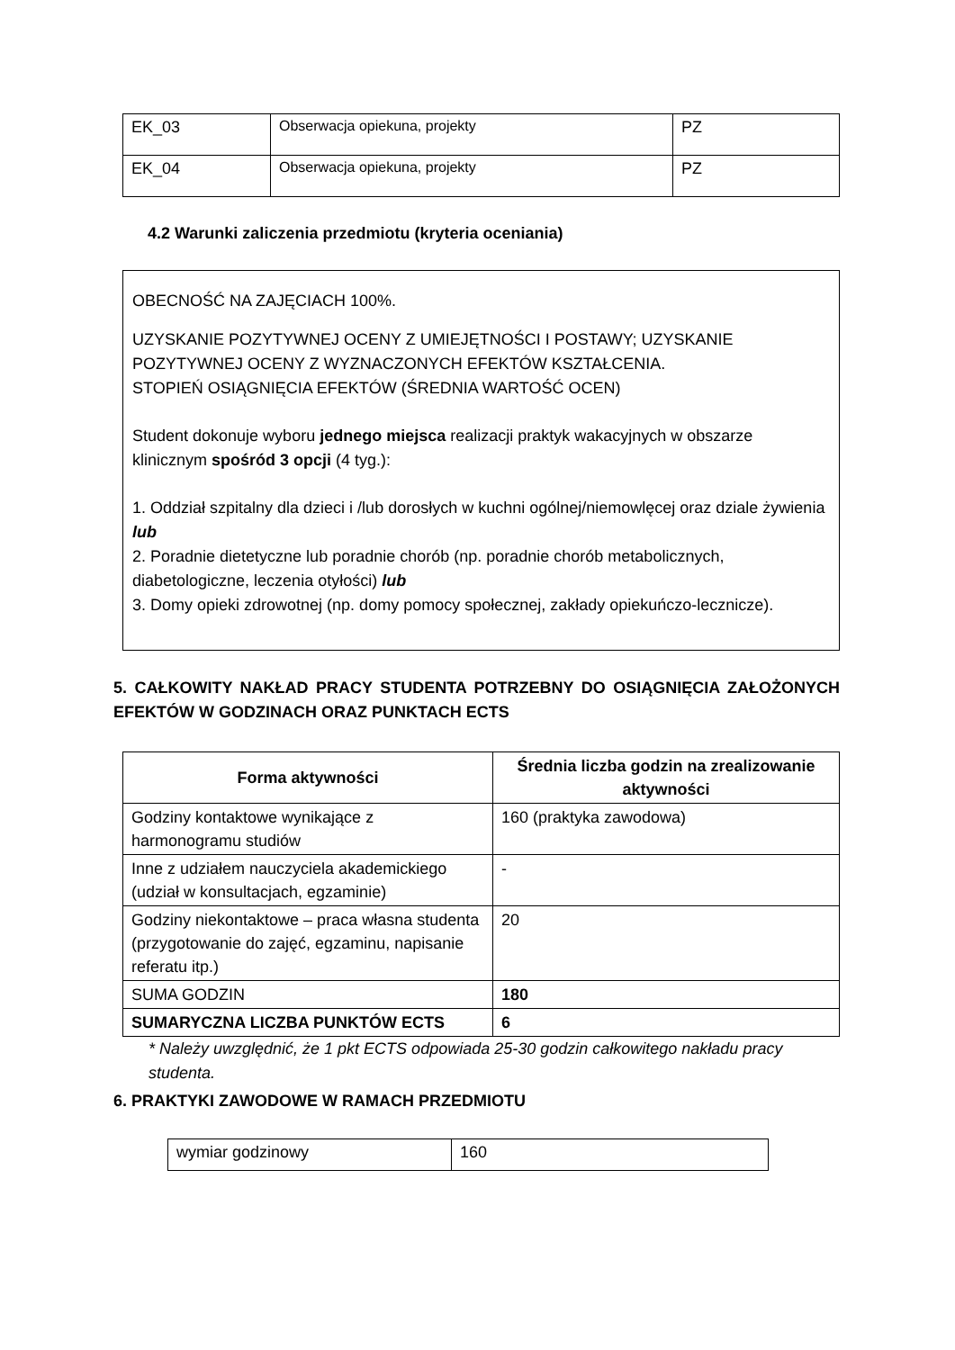| EK_03 | Obserwacja opiekuna, projekty | PZ |
| EK_04 | Obserwacja opiekuna, projekty | PZ |
4.2 Warunki zaliczenia przedmiotu (kryteria oceniania)
OBECNOŚĆ NA ZAJĘCIACH 100%.
UZYSKANIE POZYTYWNEJ OCENY Z UMIEJĘTNOŚCI I POSTAWY; UZYSKANIE POZYTYWNEJ OCENY Z WYZNACZONYCH EFEKTÓW KSZTAŁCENIA.
STOPIEŃ OSIĄGNIĘCIA EFEKTÓW (ŚREDNIA WARTOŚĆ OCEN)
Student dokonuje wyboru jednego miejsca realizacji praktyk wakacyjnych w obszarze klinicznym spośród 3 opcji (4 tyg.):
1. Oddział szpitalny dla dzieci i /lub dorosłych w kuchni ogólnej/niemowlęcej oraz dziale żywienia lub
2. Poradnie dietetyczne lub poradnie chorób (np. poradnie chorób metabolicznych, diabetologiczne, leczenia otyłości) lub
3. Domy opieki zdrowotnej (np. domy pomocy społecznej, zakłady opiekuńczo-lecznicze).
5. CAŁKOWITY NAKŁAD PRACY STUDENTA POTRZEBNY DO OSIĄGNIĘCIA ZAŁOŻONYCH EFEKTÓW W GODZINACH ORAZ PUNKTACH ECTS
| Forma aktywności | Średnia liczba godzin na zrealizowanie aktywności |
| --- | --- |
| Godziny kontaktowe wynikające z harmonogramu studiów | 160 (praktyka zawodowa) |
| Inne z udziałem nauczyciela akademickiego (udział w konsultacjach, egzaminie) | - |
| Godziny niekontaktowe – praca własna studenta (przygotowanie do zajęć, egzaminu, napisanie referatu itp.) | 20 |
| SUMA GODZIN | 180 |
| SUMARYCZNA LICZBA PUNKTÓW ECTS | 6 |
* Należy uwzględnić, że 1 pkt ECTS odpowiada 25-30 godzin całkowitego nakładu pracy studenta.
6. PRAKTYKI ZAWODOWE W RAMACH PRZEDMIOTU
| wymiar godzinowy | 160 |